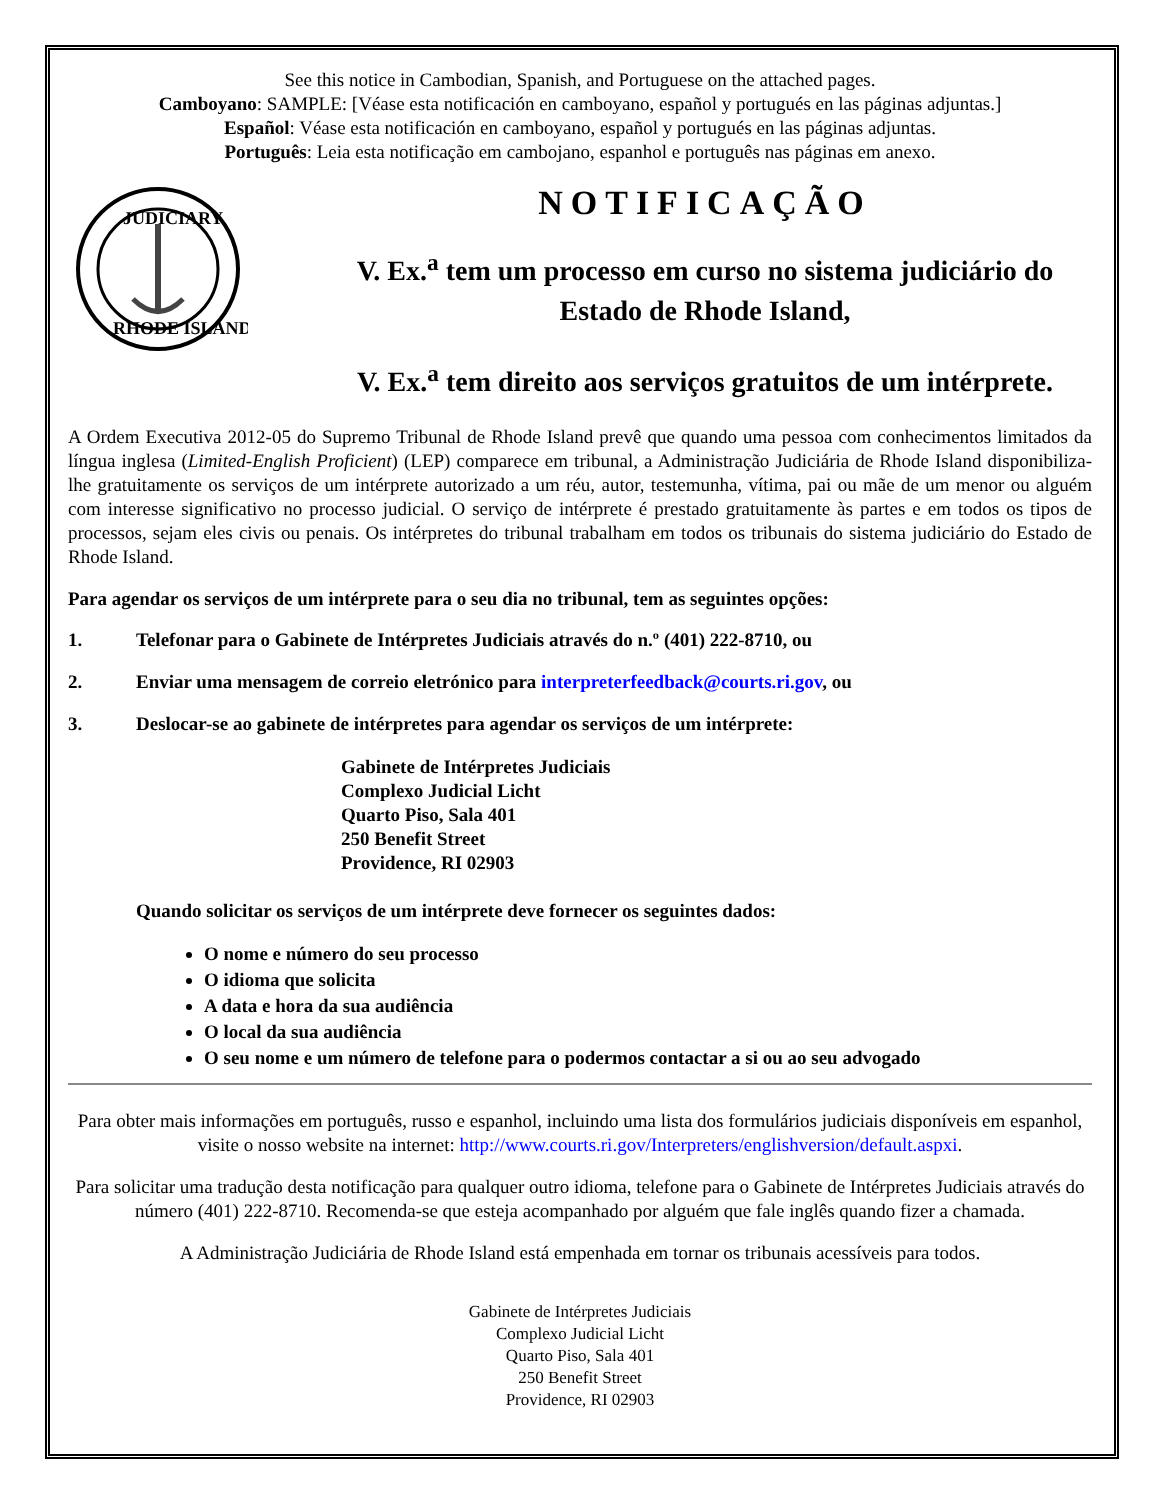See this notice in Cambodian, Spanish, and Portuguese on the attached pages.
Camboyano: SAMPLE: [Véase esta notificación en camboyano, español y portugués en las páginas adjuntas.]
Español: Véase esta notificación en camboyano, español y portugués en las páginas adjuntas.
Português: Leia esta notificação em cambojano, espanhol e português nas páginas em anexo.
JUDICIARY
RHODE ISLAND
NOTIFICAÇÃO
V. Ex.<sup>a</sup> tem um processo em curso no sistema judiciário do Estado de Rhode Island,
V. Ex.<sup>a</sup> tem direito aos serviços gratuitos de um intérprete.
A Ordem Executiva 2012-05 do Supremo Tribunal de Rhode Island prevê que quando uma pessoa com conhecimentos limitados da língua inglesa (Limited-English Proficient) (LEP) comparece em tribunal, a Administração Judiciária de Rhode Island disponibiliza-lhe gratuitamente os serviços de um intérprete autorizado a um réu, autor, testemunha, vítima, pai ou mãe de um menor ou alguém com interesse significativo no processo judicial. O serviço de intérprete é prestado gratuitamente às partes e em todos os tipos de processos, sejam eles civis ou penais. Os intérpretes do tribunal trabalham em todos os tribunais do sistema judiciário do Estado de Rhode Island.
Para agendar os serviços de um intérprete para o seu dia no tribunal, tem as seguintes opções:
1. Telefonar para o Gabinete de Intérpretes Judiciais através do n.º (401) 222-8710, ou
2. Enviar uma mensagem de correio eletrónico para interpreterfeedback@courts.ri.gov, ou
3. Deslocar-se ao gabinete de intérpretes para agendar os serviços de um intérprete:
Gabinete de Intérpretes Judiciais
Complexo Judicial Licht
Quarto Piso, Sala 401
250 Benefit Street
Providence, RI 02903
Quando solicitar os serviços de um intérprete deve fornecer os seguintes dados:
O nome e número do seu processo
O idioma que solicita
A data e hora da sua audiência
O local da sua audiência
O seu nome e um número de telefone para o podermos contactar a si ou ao seu advogado
Para obter mais informações em português, russo e espanhol, incluindo uma lista dos formulários judiciais disponíveis em espanhol, visite o nosso website na internet: http://www.courts.ri.gov/Interpreters/englishversion/default.aspxi.
Para solicitar uma tradução desta notificação para qualquer outro idioma, telefone para o Gabinete de Intérpretes Judiciais através do número (401) 222-8710. Recomenda-se que esteja acompanhado por alguém que fale inglês quando fizer a chamada.
A Administração Judiciária de Rhode Island está empenhada em tornar os tribunais acessíveis para todos.
Gabinete de Intérpretes Judiciais
Complexo Judicial Licht
Quarto Piso, Sala 401
250 Benefit Street
Providence, RI 02903